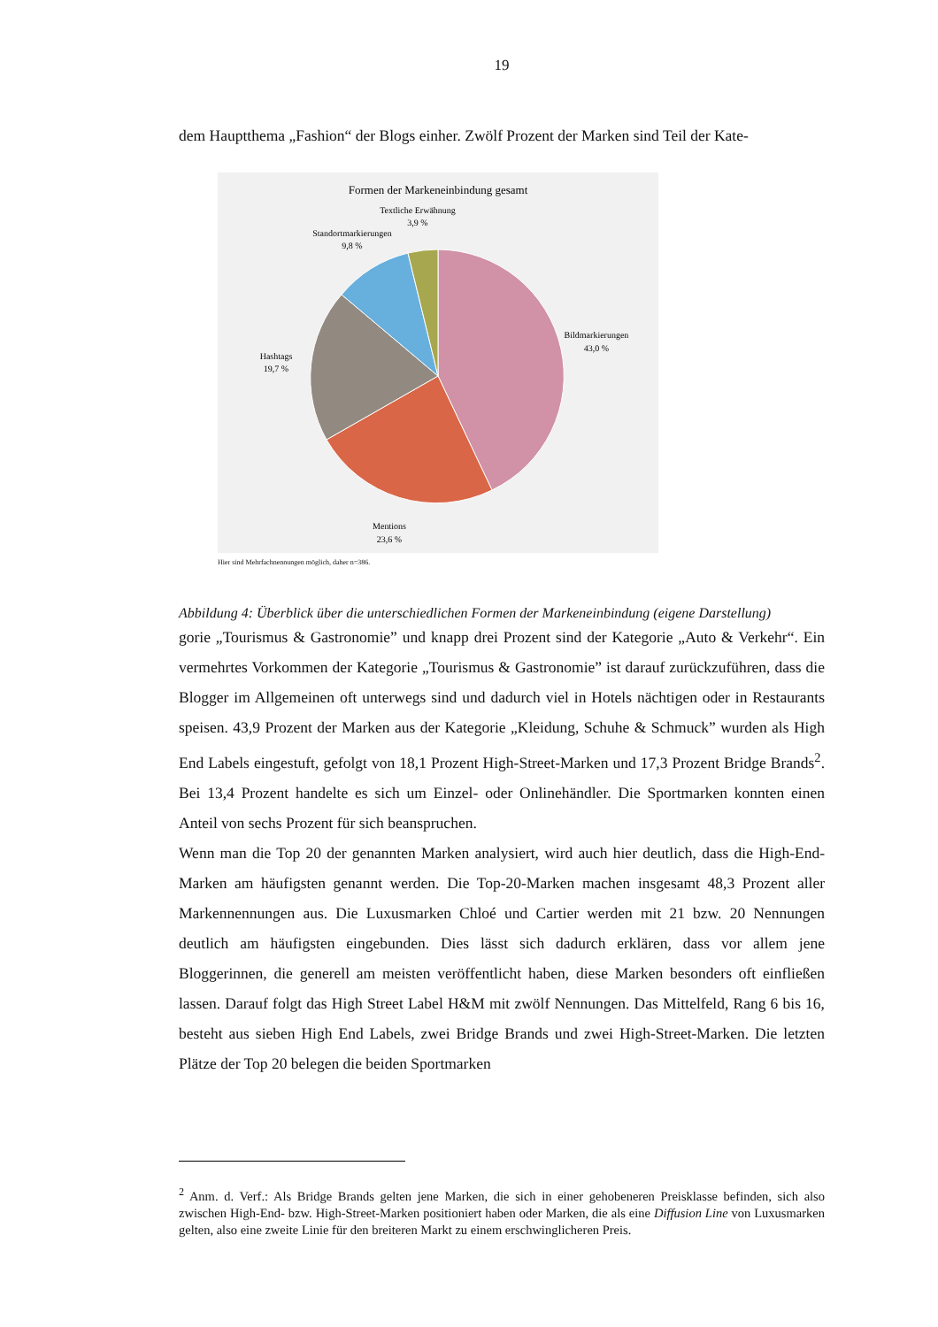19
dem Hauptthema „Fashion“ der Blogs einher. Zwölf Prozent der Marken sind Teil der Kate-
Formen der Markeneinbindung gesamt
Textliche Erwähnung
3,9 %
Standortmarkierungen
9,8 %
Bildmarkierungen
43,0 %
Hashtags
19,7 %
Mentions
23,6 %
Hier sind Mehrfachnennungen möglich, daher n=386.
Abbildung 4: Überblick über die unterschiedlichen Formen der Markeneinbindung (eigene Darstellung)
gorie „Tourismus & Gastronomie” und knapp drei Prozent sind der Kategorie „Auto & Verkehr“. Ein vermehrtes Vorkommen der Kategorie „Tourismus & Gastronomie” ist darauf zurückzuführen, dass die Blogger im Allgemeinen oft unterwegs sind und dadurch viel in Hotels nächtigen oder in Restaurants speisen. 43,9 Prozent der Marken aus der Kategorie „Kleidung, Schuhe & Schmuck” wurden als High End Labels eingestuft, gefolgt von 18,1 Prozent High-Street-Marken und 17,3 Prozent Bridge Brands<sup>2</sup>. Bei 13,4 Prozent handelte es sich um Einzel- oder Onlinehändler. Die Sportmarken konnten einen Anteil von sechs Prozent für sich beanspruchen.
Wenn man die Top 20 der genannten Marken analysiert, wird auch hier deutlich, dass die High-End-Marken am häufigsten genannt werden. Die Top-20-Marken machen insgesamt 48,3 Prozent aller Markennennungen aus. Die Luxusmarken Chloé und Cartier werden mit 21 bzw. 20 Nennungen deutlich am häufigsten eingebunden. Dies lässt sich dadurch erklären, dass vor allem jene Bloggerinnen, die generell am meisten veröffentlicht haben, diese Marken besonders oft einfließen lassen. Darauf folgt das High Street Label H&M mit zwölf Nennungen. Das Mittelfeld, Rang 6 bis 16, besteht aus sieben High End Labels, zwei Bridge Brands und zwei High-Street-Marken. Die letzten Plätze der Top 20 belegen die beiden Sportmarken
<sup>2</sup> Anm. d. Verf.: Als Bridge Brands gelten jene Marken, die sich in einer gehobeneren Preisklasse befinden, sich also zwischen High-End- bzw. High-Street-Marken positioniert haben oder Marken, die als eine Diffusion Line von Luxusmarken gelten, also eine zweite Linie für den breiteren Markt zu einem erschwinglicheren Preis.